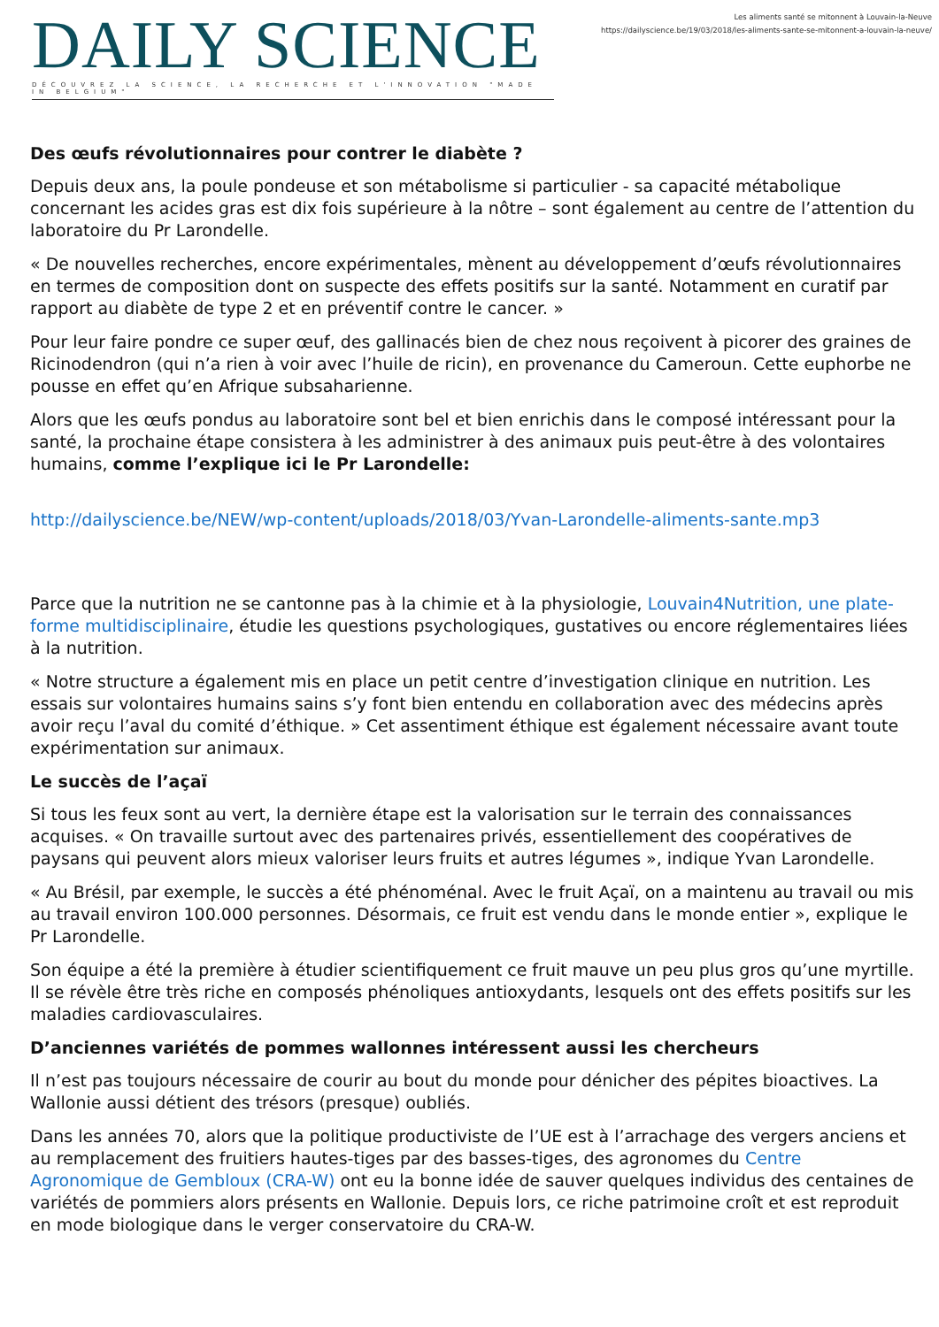DAILY SCIENCE
DÉCOUVREZ LA SCIENCE, LA RECHERCHE ET L'INNOVATION "MADE IN BELGIUM"
Les aliments santé se mitonnent à Louvain-la-Neuve
https://dailyscience.be/19/03/2018/les-aliments-sante-se-mitonnent-a-louvain-la-neuve/
Des œufs révolutionnaires pour contrer le diabète ?
Depuis deux ans, la poule pondeuse et son métabolisme si particulier - sa capacité métabolique concernant les acides gras est dix fois supérieure à la nôtre – sont également au centre de l’attention du laboratoire du Pr Larondelle.
« De nouvelles recherches, encore expérimentales, mènent au développement d’œufs révolutionnaires en termes de composition dont on suspecte des effets positifs sur la santé. Notamment en curatif par rapport au diabète de type 2 et en préventif contre le cancer. »
Pour leur faire pondre ce super œuf, des gallinacés bien de chez nous reçoivent à picorer des graines de Ricinodendron (qui n’a rien à voir avec l’huile de ricin), en provenance du Cameroun. Cette euphorbe ne pousse en effet qu’en Afrique subsaharienne.
Alors que les œufs pondus au laboratoire sont bel et bien enrichis dans le composé intéressant pour la santé, la prochaine étape consistera à les administrer à des animaux puis peut-être à des volontaires humains, comme l’explique ici le Pr Larondelle:
http://dailyscience.be/NEW/wp-content/uploads/2018/03/Yvan-Larondelle-aliments-sante.mp3
Parce que la nutrition ne se cantonne pas à la chimie et à la physiologie, Louvain4Nutrition, une plate-forme multidisciplinaire, étudie les questions psychologiques, gustatives ou encore réglementaires liées à la nutrition.
« Notre structure a également mis en place un petit centre d’investigation clinique en nutrition. Les essais sur volontaires humains sains s’y font bien entendu en collaboration avec des médecins après avoir reçu l’aval du comité d’éthique. » Cet assentiment éthique est également nécessaire avant toute expérimentation sur animaux.
Le succès de l’açaï
Si tous les feux sont au vert, la dernière étape est la valorisation sur le terrain des connaissances acquises. « On travaille surtout avec des partenaires privés, essentiellement des coopératives de paysans qui peuvent alors mieux valoriser leurs fruits et autres légumes », indique Yvan Larondelle.
« Au Brésil, par exemple, le succès a été phénoménal. Avec le fruit Açaï, on a maintenu au travail ou mis au travail environ 100.000 personnes. Désormais, ce fruit est vendu dans le monde entier », explique le Pr Larondelle.
Son équipe a été la première à étudier scientifiquement ce fruit mauve un peu plus gros qu’une myrtille. Il se révèle être très riche en composés phénoliques antioxydants, lesquels ont des effets positifs sur les maladies cardiovasculaires.
D’anciennes variétés de pommes wallonnes intéressent aussi les chercheurs
Il n’est pas toujours nécessaire de courir au bout du monde pour dénicher des pépites bioactives. La Wallonie aussi détient des trésors (presque) oubliés.
Dans les années 70, alors que la politique productiviste de l’UE est à l’arrachage des vergers anciens et au remplacement des fruitiers hautes-tiges par des basses-tiges, des agronomes du Centre Agronomique de Gembloux (CRA-W) ont eu la bonne idée de sauver quelques individus des centaines de variétés de pommiers alors présents en Wallonie. Depuis lors, ce riche patrimoine croît et est reproduit en mode biologique dans le verger conservatoire du CRA-W.